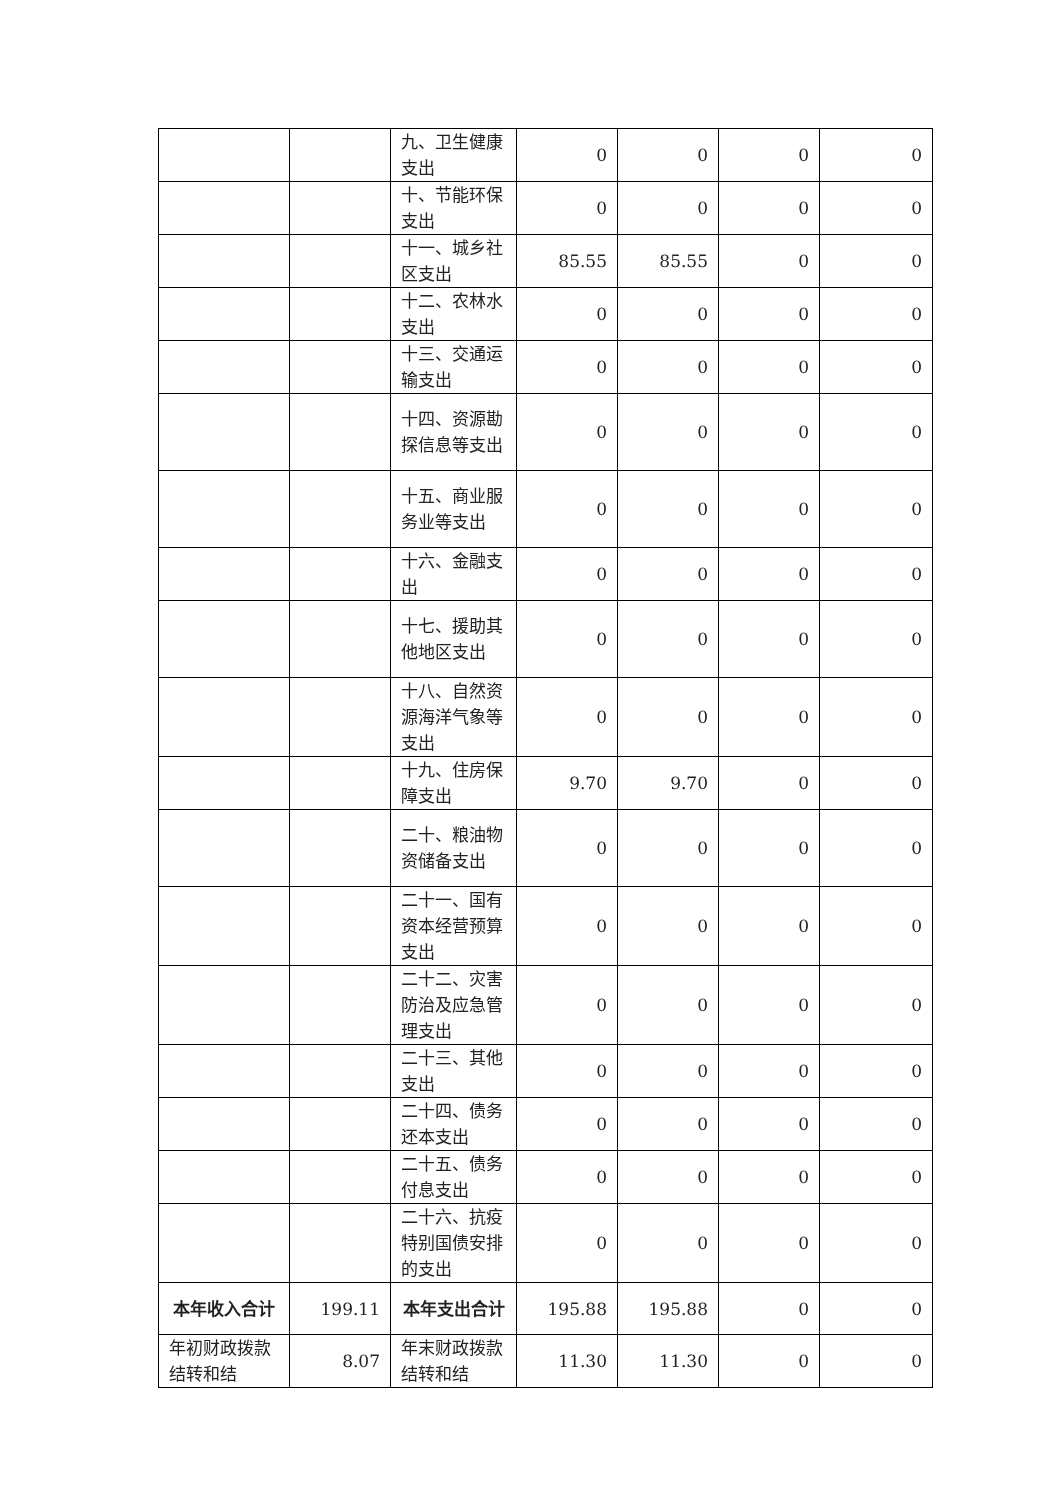| | | 九、卫生健康支出 | 0 | 0 | 0 | 0 |
| | | 十、节能环保支出 | 0 | 0 | 0 | 0 |
| | | 十一、城乡社区支出 | 85.55 | 85.55 | 0 | 0 |
| | | 十二、农林水支出 | 0 | 0 | 0 | 0 |
| | | 十三、交通运输支出 | 0 | 0 | 0 | 0 |
| | | 十四、资源勘探信息等支出 | 0 | 0 | 0 | 0 |
| | | 十五、商业服务业等支出 | 0 | 0 | 0 | 0 |
| | | 十六、金融支出 | 0 | 0 | 0 | 0 |
| | | 十七、援助其他地区支出 | 0 | 0 | 0 | 0 |
| | | 十八、自然资源海洋气象等支出 | 0 | 0 | 0 | 0 |
| | | 十九、住房保障支出 | 9.70 | 9.70 | 0 | 0 |
| | | 二十、粮油物资储备支出 | 0 | 0 | 0 | 0 |
| | | 二十一、国有资本经营预算支出 | 0 | 0 | 0 | 0 |
| | | 二十二、灾害防治及应急管理支出 | 0 | 0 | 0 | 0 |
| | | 二十三、其他支出 | 0 | 0 | 0 | 0 |
| | | 二十四、债务还本支出 | 0 | 0 | 0 | 0 |
| | | 二十五、债务付息支出 | 0 | 0 | 0 | 0 |
| | | 二十六、抗疫特别国债安排的支出 | 0 | 0 | 0 | 0 |
| 本年收入合计 | 199.11 | 本年支出合计 | 195.88 | 195.88 | 0 | 0 |
| 年初财政拨款结转和结 | 8.07 | 年末财政拨款结转和结 | 11.30 | 11.30 | 0 | 0 |